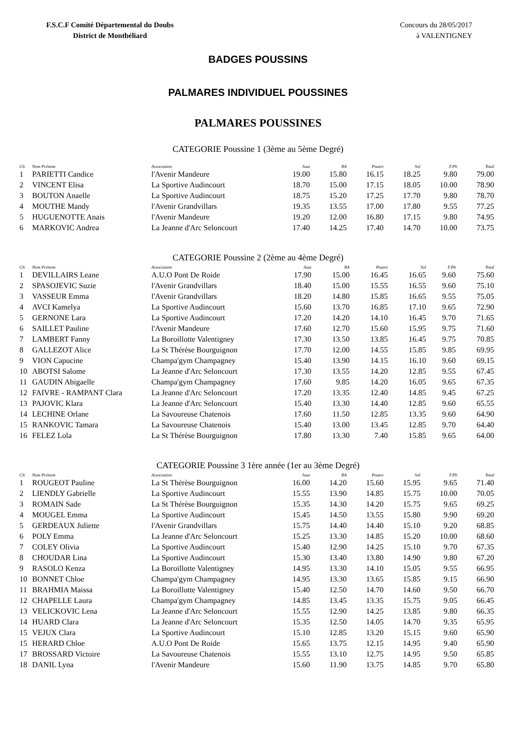F.S.C.F Comité Départemental du Doubs
District de Montbéliard
Concours du 28/05/2017
à VALENTIGNEY
BADGES POUSSINS
PALMARES INDIVIDUEL POUSSINES
PALMARES POUSSINES
CATEGORIE Poussine 1 (3ème au 5ème Degré)
| Clt | Nom Prénom | Association | Saut | BA | Poutre | Sol | F.Ph | Total |
| --- | --- | --- | --- | --- | --- | --- | --- | --- |
| 1 | PARIETTI Candice | l'Avenir Mandeure | 19.00 | 15.80 | 16.15 | 18.25 | 9.80 | 79.00 |
| 2 | VINCENT Elisa | La Sportive Audincourt | 18.70 | 15.00 | 17.15 | 18.05 | 10.00 | 78.90 |
| 3 | BOUTON Anaelle | La Sportive Audincourt | 18.75 | 15.20 | 17.25 | 17.70 | 9.80 | 78.70 |
| 4 | MOUTHE Mandy | l'Avenir Grandvillars | 19.35 | 13.55 | 17.00 | 17.80 | 9.55 | 77.25 |
| 5 | HUGUENOTTE Anais | l'Avenir Mandeure | 19.20 | 12.00 | 16.80 | 17.15 | 9.80 | 74.95 |
| 6 | MARKOVIC Andrea | La Jeanne d'Arc Seloncourt | 17.40 | 14.25 | 17.40 | 14.70 | 10.00 | 73.75 |
CATEGORIE Poussine 2 (2ème au 4ème Degré)
| Clt | Nom Prénom | Association | Saut | BA | Poutre | Sol | F.Ph | Total |
| --- | --- | --- | --- | --- | --- | --- | --- | --- |
| 1 | DEVILLAIRS Leane | A.U.O Pont De Roide | 17.90 | 15.00 | 16.45 | 16.65 | 9.60 | 75.60 |
| 2 | SPASOJEVIC Suzie | l'Avenir Grandvillars | 18.40 | 15.00 | 15.55 | 16.55 | 9.60 | 75.10 |
| 3 | VASSEUR Emma | l'Avenir Grandvillars | 18.20 | 14.80 | 15.85 | 16.65 | 9.55 | 75.05 |
| 4 | AVCI Kamelya | La Sportive Audincourt | 15.60 | 13.70 | 16.85 | 17.10 | 9.65 | 72.90 |
| 5 | GERNONE Lara | La Sportive Audincourt | 17.20 | 14.20 | 14.10 | 16.45 | 9.70 | 71.65 |
| 6 | SAILLET Pauline | l'Avenir Mandeure | 17.60 | 12.70 | 15.60 | 15.95 | 9.75 | 71.60 |
| 7 | LAMBERT Fanny | La Boroillotte Valentigney | 17.30 | 13.50 | 13.85 | 16.45 | 9.75 | 70.85 |
| 8 | GALLEZOT Alice | La St Thérèse Bourguignon | 17.70 | 12.00 | 14.55 | 15.85 | 9.85 | 69.95 |
| 9 | VION Capucine | Champa'gym Champagney | 15.40 | 13.90 | 14.15 | 16.10 | 9.60 | 69.15 |
| 10 | ABOTSI Salome | La Jeanne d'Arc Seloncourt | 17.30 | 13.55 | 14.20 | 12.85 | 9.55 | 67.45 |
| 11 | GAUDIN Abigaelle | Champa'gym Champagney | 17.60 | 9.85 | 14.20 | 16.05 | 9.65 | 67.35 |
| 12 | FAIVRE - RAMPANT Clara | La Jeanne d'Arc Seloncourt | 17.20 | 13.35 | 12.40 | 14.85 | 9.45 | 67.25 |
| 13 | PAJOVIC Klara | La Jeanne d'Arc Seloncourt | 15.40 | 13.30 | 14.40 | 12.85 | 9.60 | 65.55 |
| 14 | LECHINE Orlane | La Savoureuse Chatenois | 17.60 | 11.50 | 12.85 | 13.35 | 9.60 | 64.90 |
| 15 | RANKOVIC Tamara | La Savoureuse Chatenois | 15.40 | 13.00 | 13.45 | 12.85 | 9.70 | 64.40 |
| 16 | FELEZ Lola | La St Thérèse Bourguignon | 17.80 | 13.30 | 7.40 | 15.85 | 9.65 | 64.00 |
CATEGORIE Poussine 3 1ère année (1er au 3ème Degré)
| Clt | Nom Prénom | Association | Saut | BA | Poutre | Sol | F.Ph | Total |
| --- | --- | --- | --- | --- | --- | --- | --- | --- |
| 1 | ROUGEOT Pauline | La St Thérèse Bourguignon | 16.00 | 14.20 | 15.60 | 15.95 | 9.65 | 71.40 |
| 2 | LIENDLY Gabrielle | La Sportive Audincourt | 15.55 | 13.90 | 14.85 | 15.75 | 10.00 | 70.05 |
| 3 | ROMAIN Sade | La St Thérèse Bourguignon | 15.35 | 14.30 | 14.20 | 15.75 | 9.65 | 69.25 |
| 4 | MOUGEL Emma | La Sportive Audincourt | 15.45 | 14.50 | 13.55 | 15.80 | 9.90 | 69.20 |
| 5 | GERDEAUX Juliette | l'Avenir Grandvillars | 15.75 | 14.40 | 14.40 | 15.10 | 9.20 | 68.85 |
| 6 | POLY Emma | La Jeanne d'Arc Seloncourt | 15.25 | 13.30 | 14.85 | 15.20 | 10.00 | 68.60 |
| 7 | COLEY Olivia | La Sportive Audincourt | 15.40 | 12.90 | 14.25 | 15.10 | 9.70 | 67.35 |
| 8 | CHOUDAR Lina | La Sportive Audincourt | 15.30 | 13.40 | 13.80 | 14.90 | 9.80 | 67.20 |
| 9 | RASOLO Kenza | La Boroillotte Valentigney | 14.95 | 13.30 | 14.10 | 15.05 | 9.55 | 66.95 |
| 10 | BONNET Chloe | Champa'gym Champagney | 14.95 | 13.30 | 13.65 | 15.85 | 9.15 | 66.90 |
| 11 | BRAHMIA Maissa | La Boroillotte Valentigney | 15.40 | 12.50 | 14.70 | 14.60 | 9.50 | 66.70 |
| 12 | CHAPELLE Laura | Champa'gym Champagney | 14.85 | 13.45 | 13.35 | 15.75 | 9.05 | 66.45 |
| 13 | VELICKOVIC Lena | La Jeanne d'Arc Seloncourt | 15.55 | 12.90 | 14.25 | 13.85 | 9.80 | 66.35 |
| 14 | HUARD Clara | La Jeanne d'Arc Seloncourt | 15.35 | 12.50 | 14.05 | 14.70 | 9.35 | 65.95 |
| 15 | VEJUX Clara | La Sportive Audincourt | 15.10 | 12.85 | 13.20 | 15.15 | 9.60 | 65.90 |
| 15 | HERARD Chloe | A.U.O Pont De Roide | 15.65 | 13.75 | 12.15 | 14.95 | 9.40 | 65.90 |
| 17 | BROSSARD Victoire | La Savoureuse Chatenois | 15.55 | 13.10 | 12.75 | 14.95 | 9.50 | 65.85 |
| 18 | DANIL Lyna | l'Avenir Mandeure | 15.60 | 11.90 | 13.75 | 14.85 | 9.70 | 65.80 |